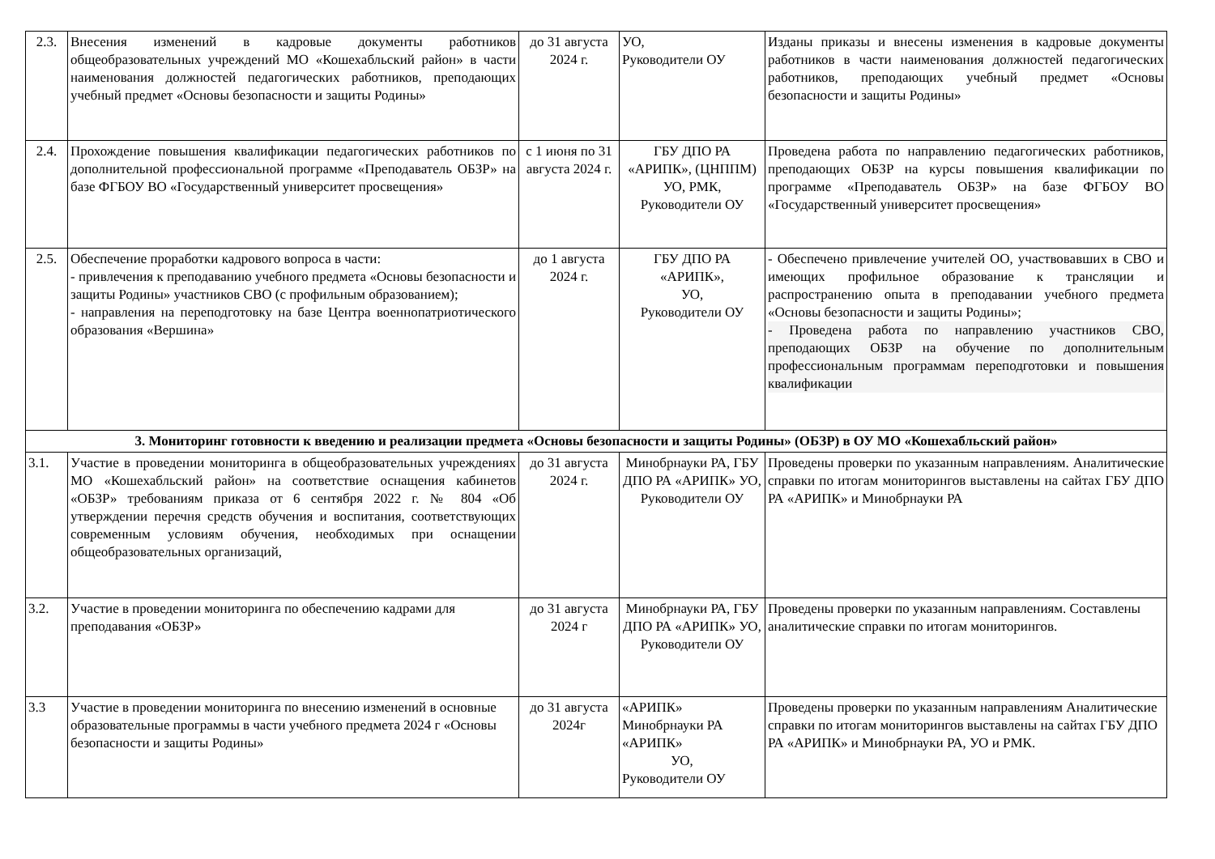| 2.3. | Внесения изменений в кадровые документы работников общеобразовательных учреждений МО «Кошехабльский район» в части наименования должностей педагогических работников, преподающих учебный предмет «Основы безопасности и защиты Родины» | до 31 августа 2024 г. | УО, Руководители ОУ | Изданы приказы и внесены изменения в кадровые документы работников в части наименования должностей педагогических работников, преподающих учебный предмет «Основы безопасности и защиты Родины» |
| 2.4. | Прохождение повышения квалификации педагогических работников по дополнительной профессиональной программе «Преподаватель ОБЗР» на базе ФГБОУ ВО «Государственный университет просвещения» | с 1 июня по 31 августа 2024 г. | ГБУ ДПО РА «АРИПК», (ЦНППМ) УО, РМК, Руководители ОУ | Проведена работа по направлению педагогических работников, преподающих ОБЗР на курсы повышения квалификации по программе «Преподаватель ОБЗР» на базе ФГБОУ ВО «Государственный университет просвещения» |
| 2.5. | Обеспечение проработки кадрового вопроса в части: - привлечения к преподаванию учебного предмета «Основы безопасности и защиты Родины» участников СВО (с профильным образованием); - направления на переподготовку на базе Центра военнопатриотического образования «Вершина» | до 1 августа 2024 г. | ГБУ ДПО РА «АРИПК», УО, Руководители ОУ | - Обеспечено привлечение учителей ОО, участвовавших в СВО и имеющих профильное образование к трансляции и распространению опыта в преподавании учебного предмета «Основы безопасности и защиты Родины»; - Проведена работа по направлению участников СВО, преподающих ОБЗР на обучение по дополнительным профессиональным программам переподготовки и повышения квалификации |
| 3. Мониторинг готовности к введению и реализации предмета «Основы безопасности и защиты Родины» (ОБЗР) в ОУ МО «Кошехабльский район» | | | | |
| 3.1. | Участие в проведении мониторинга в общеобразовательных учреждениях МО «Кошехабльский район» на соответствие оснащения кабинетов «ОБЗР» требованиям приказа от 6 сентября 2022 г. № 804 «Об утверждении перечня средств обучения и воспитания, соответствующих современным условиям обучения, необходимых при оснащении общеобразовательных организаций, | до 31 августа 2024 г. | Минобрнауки РА, ГБУ ДПО РА «АРИПК» УО, Руководители ОУ | Проведены проверки по указанным направлениям. Аналитические справки по итогам мониторингов выставлены на сайтах ГБУ ДПО РА «АРИПК» и Минобрнауки РА |
| 3.2. | Участие в проведении мониторинга по обеспечению кадрами для преподавания «ОБЗР» | до 31 августа 2024 г | Минобрнауки РА, ГБУ ДПО РА «АРИПК» УО, Руководители ОУ | Проведены проверки по указанным направлениям. Составлены аналитические справки по итогам мониторингов. |
| 3.3 | Участие в проведении мониторинга по внесению изменений в основные образовательные программы в части учебного предмета 2024 г «Основы безопасности и защиты Родины» | до 31 августа 2024г | «АРИПК» Минобрнауки РА «АРИПК» УО, Руководители ОУ | Проведены проверки по указанным направлениям Аналитические справки по итогам мониторингов выставлены на сайтах ГБУ ДПО РА «АРИПК» и Минобрнауки РА, УО и РМК. |